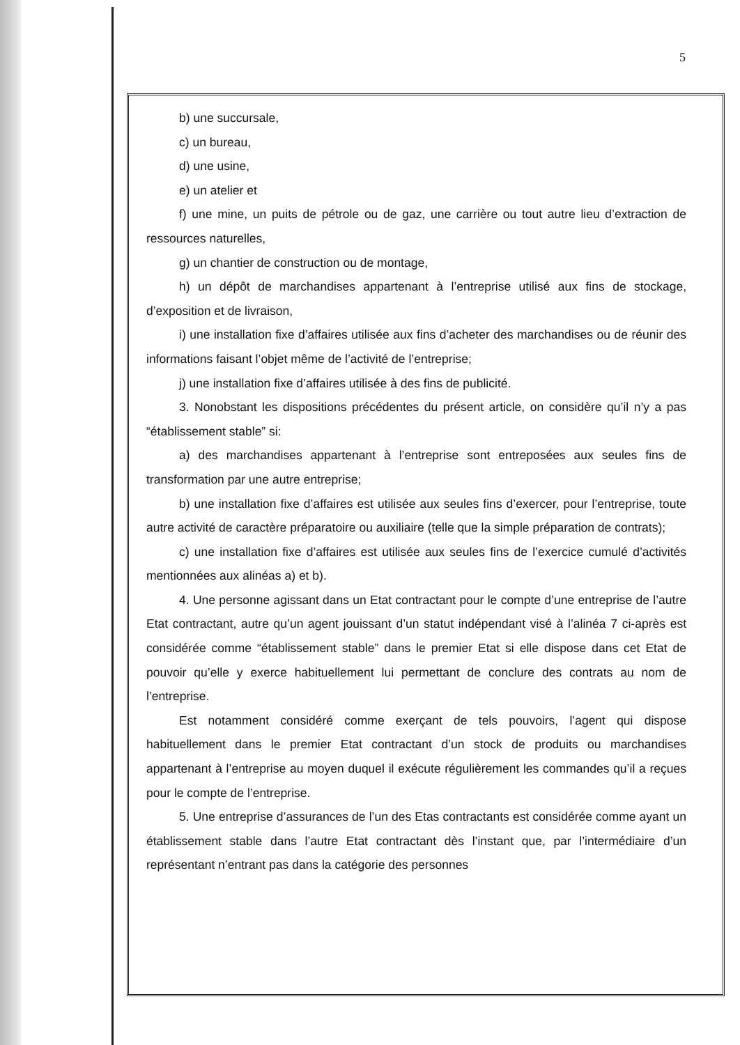5
b) une succursale,
c) un bureau,
d) une usine,
e) un atelier et
f) une mine, un puits de pétrole ou de gaz, une carrière ou tout autre lieu d’extraction de ressources naturelles,
g) un chantier de construction ou de montage,
h) un dépôt de marchandises appartenant à l’entreprise utilisé aux fins de stockage, d’exposition et de livraison,
i) une installation fixe d’affaires utilisée aux fins d’acheter des marchandises ou de réunir des informations faisant l’objet même de l’activité de l’entreprise;
j) une installation fixe d’affaires utilisée à des fins de publicité.
3. Nonobstant les dispositions précédentes du présent article, on considère qu’il n’y a pas “établissement stable” si:
a) des marchandises appartenant à l’entreprise sont entreposées aux seules fins de transformation par une autre entreprise;
b) une installation fixe d’affaires est utilisée aux seules fins d’exercer, pour l’entreprise, toute autre activité de caractère préparatoire ou auxiliaire (telle que la simple préparation de contrats);
c) une installation fixe d’affaires est utilisée aux seules fins de l’exercice cumulé d’activités mentionnées aux alinéas a) et b).
4. Une personne agissant dans un Etat contractant pour le compte d’une entreprise de l’autre Etat contractant, autre qu’un agent jouissant d’un statut indépendant visé à l’alinéa 7 ci-après est considérée comme “établissement stable” dans le premier Etat si elle dispose dans cet Etat de pouvoir qu’elle y exerce habituellement lui permettant de conclure des contrats au nom de l’entreprise.
Est notamment considéré comme exerçant de tels pouvoirs, l’agent qui dispose habituellement dans le premier Etat contractant d’un stock de produits ou marchandises appartenant à l’entreprise au moyen duquel il exécute régulièrement les commandes qu’il a reçues pour le compte de l’entreprise.
5. Une entreprise d’assurances de l’un des Etas contractants est considérée comme ayant un établissement stable dans l’autre Etat contractant dès l’instant que, par l’intermédiaire d’un représentant n’entrant pas dans la catégorie des personnes